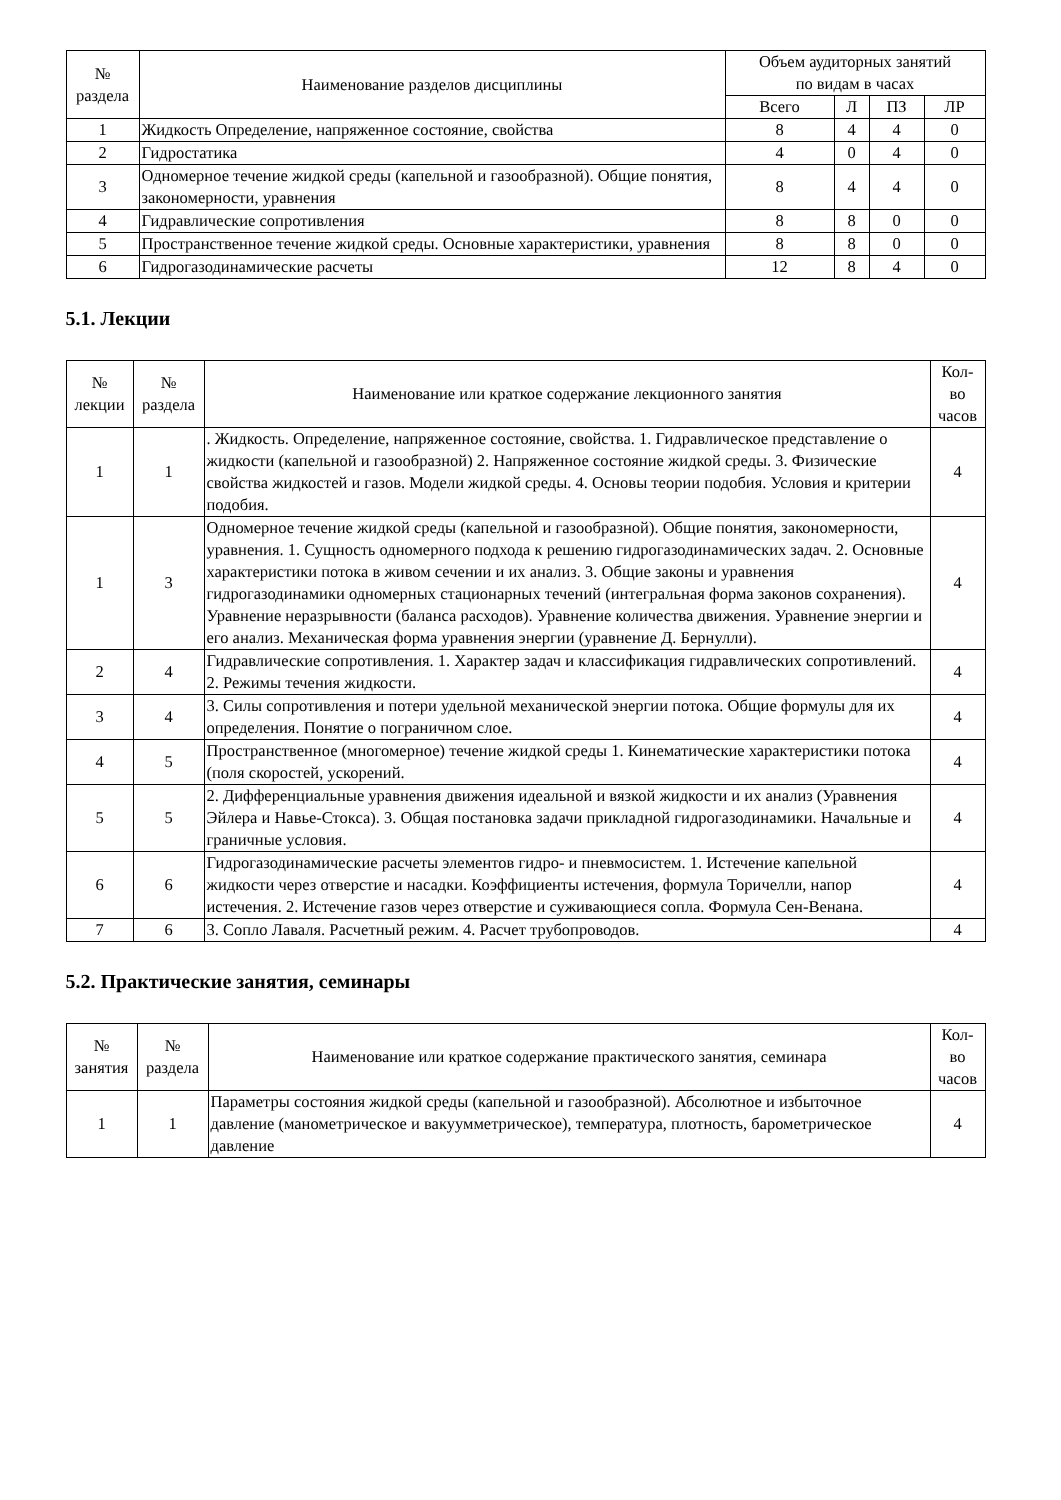| № раздела | Наименование разделов дисциплины | Объем аудиторных занятий по видам в часах | | | |
| --- | --- | --- | --- | --- | --- |
| | | Всего | Л | ПЗ | ЛР |
| 1 | Жидкость Определение, напряженное состояние, свойства | 8 | 4 | 4 | 0 |
| 2 | Гидростатика | 4 | 0 | 4 | 0 |
| 3 | Одномерное течение жидкой среды (капельной и газообразной). Общие понятия, закономерности, уравнения | 8 | 4 | 4 | 0 |
| 4 | Гидравлические сопротивления | 8 | 8 | 0 | 0 |
| 5 | Пространственное течение жидкой среды. Основные характеристики, уравнения | 8 | 8 | 0 | 0 |
| 6 | Гидрогазодинамические расчеты | 12 | 8 | 4 | 0 |
5.1. Лекции
| № лекции | № раздела | Наименование или краткое содержание лекционного занятия | Кол- во часов |
| --- | --- | --- | --- |
| 1 | 1 | . Жидкость. Определение, напряженное состояние, свойства. 1. Гидравлическое представление о жидкости (капельной и газообразной) 2. Напряженное состояние жидкой среды. 3. Физические свойства жидкостей и газов. Модели жидкой среды. 4. Основы теории подобия. Условия и критерии подобия. | 4 |
| 1 | 3 | Одномерное течение жидкой среды (капельной и газообразной). Общие понятия, закономерности, уравнения. 1. Сущность одномерного подхода к решению гидрогазодинамических задач. 2. Основные характеристики потока в живом сечении и их анализ. 3. Общие законы и уравнения гидрогазодинамики одномерных стационарных течений (интегральная форма законов сохранения). Уравнение неразрывности (баланса расходов). Уравнение количества движения. Уравнение энергии и его анализ. Механическая форма уравнения энергии (уравнение Д. Бернулли). | 4 |
| 2 | 4 | Гидравлические сопротивления. 1. Характер задач и классификация гидравлических сопротивлений. 2. Режимы течения жидкости. | 4 |
| 3 | 4 | 3. Силы сопротивления и потери удельной механической энергии потока. Общие формулы для их определения. Понятие о пограничном слое. | 4 |
| 4 | 5 | Пространственное (многомерное) течение жидкой среды 1. Кинематические характеристики потока (поля скоростей, ускорений. | 4 |
| 5 | 5 | 2. Дифференциальные уравнения движения идеальной и вязкой жидкости и их анализ (Уравнения Эйлера и Навье-Стокса). 3. Общая постановка задачи прикладной гидрогазодинамики. Начальные и граничные условия. | 4 |
| 6 | 6 | Гидрогазодинамические расчеты элементов гидро- и пневмосистем. 1. Истечение капельной жидкости через отверстие и насадки. Коэффициенты истечения, формула Торичелли, напор истечения. 2. Истечение газов через отверстие и суживающиеся сопла. Формула Сен-Венана. | 4 |
| 7 | 6 | 3. Сопло Лаваля. Расчетный режим. 4. Расчет трубопроводов. | 4 |
5.2. Практические занятия, семинары
| № занятия | № раздела | Наименование или краткое содержание практического занятия, семинара | Кол- во часов |
| --- | --- | --- | --- |
| 1 | 1 | Параметры состояния жидкой среды (капельной и газообразной). Абсолютное и избыточное давление (манометрическое и вакуумметрическое), температура, плотность, барометрическое давление | 4 |